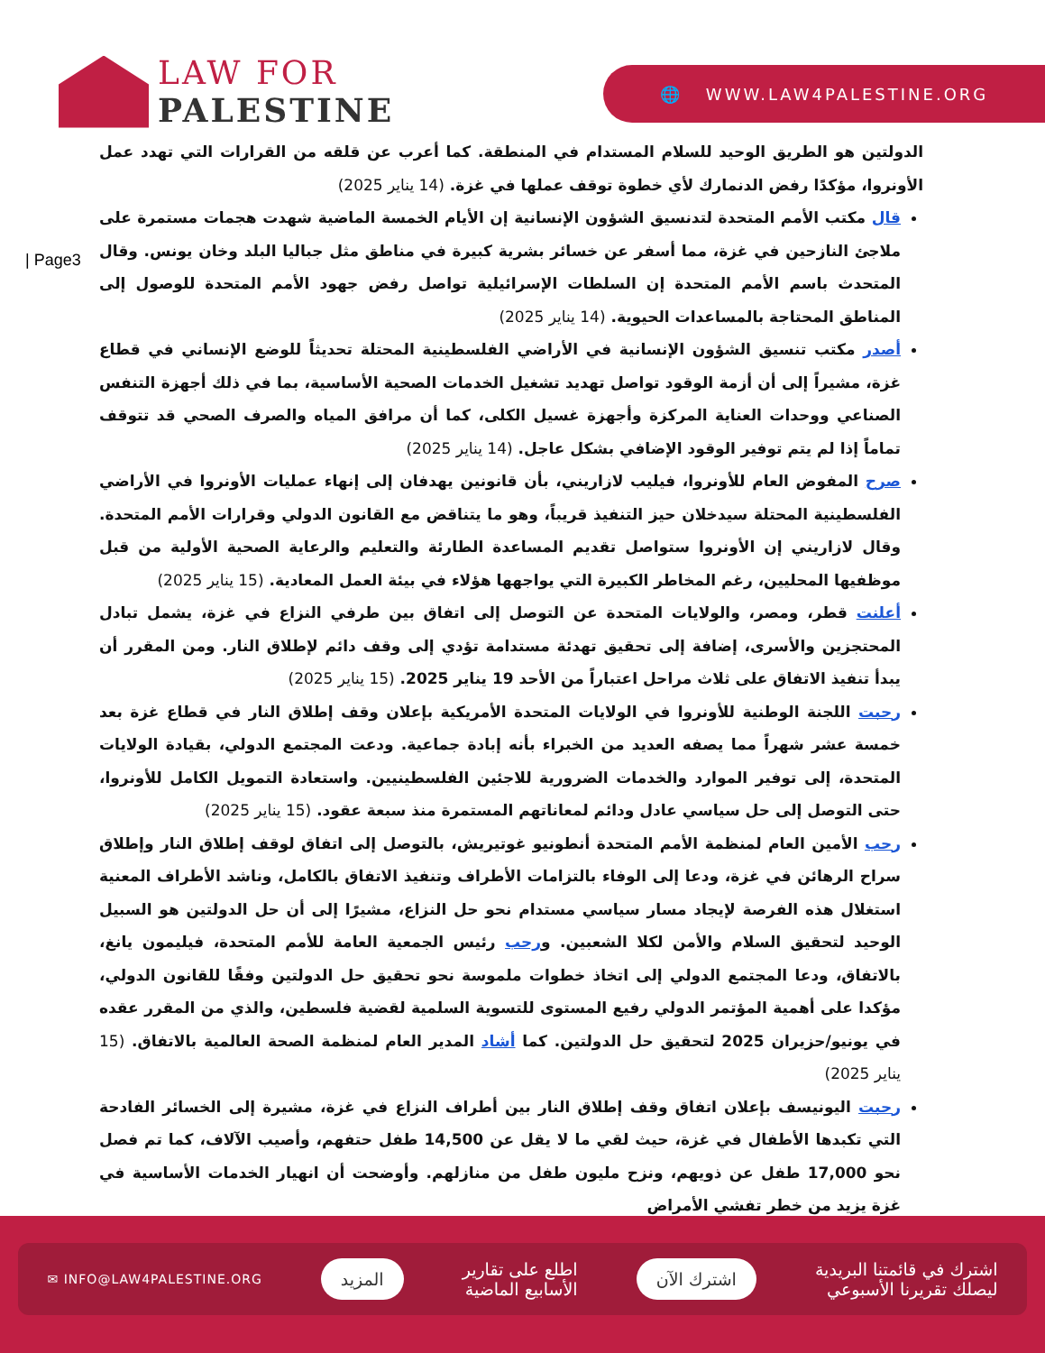LAW FOR
PALESTINE
🌐 WWW.LAW4PALESTINE.ORG
| Page3
الدولتين هو الطريق الوحيد للسلام المستدام في المنطقة. كما أعرب عن قلقه من القرارات التي تهدد عمل الأونروا، مؤكدًا رفض الدنمارك لأي خطوة توقف عملها في غزة. (14 يناير 2025)
قال مكتب الأمم المتحدة لتدنسيق الشؤون الإنسانية إن الأيام الخمسة الماضية شهدت هجمات مستمرة على ملاجئ النازحين في غزة، مما أسفر عن خسائر بشرية كبيرة في مناطق مثل جباليا البلد وخان يونس. وقال المتحدث باسم الأمم المتحدة إن السلطات الإسرائيلية تواصل رفض جهود الأمم المتحدة للوصول إلى المناطق المحتاجة بالمساعدات الحيوية. (14 يناير 2025)
أصدر مكتب تنسيق الشؤون الإنسانية في الأراضي الفلسطينية المحتلة تحديثاً للوضع الإنساني في قطاع غزة، مشيراً إلى أن أزمة الوقود تواصل تهديد تشغيل الخدمات الصحية الأساسية، بما في ذلك أجهزة التنفس الصناعي ووحدات العناية المركزة وأجهزة غسيل الكلى، كما أن مرافق المياه والصرف الصحي قد تتوقف تماماً إذا لم يتم توفير الوقود الإضافي بشكل عاجل. (14 يناير 2025)
صرح المفوض العام للأونروا، فيليب لازاريني، بأن قانونين يهدفان إلى إنهاء عمليات الأونروا في الأراضي الفلسطينية المحتلة سيدخلان حيز التنفيذ قريباً، وهو ما يتناقض مع القانون الدولي وقرارات الأمم المتحدة. وقال لازاريني إن الأونروا ستواصل تقديم المساعدة الطارئة والتعليم والرعاية الصحية الأولية من قبل موظفيها المحليين، رغم المخاطر الكبيرة التي يواجهها هؤلاء في بيئة العمل المعادية. (15 يناير 2025)
أعلنت قطر، ومصر، والولايات المتحدة عن التوصل إلى اتفاق بين طرفي النزاع في غزة، يشمل تبادل المحتجزين والأسرى، إضافة إلى تحقيق تهدئة مستدامة تؤدي إلى وقف دائم لإطلاق النار. ومن المقرر أن يبدأ تنفيذ الاتفاق على ثلاث مراحل اعتباراً من الأحد 19 يناير 2025. (15 يناير 2025)
رحبت اللجنة الوطنية للأونروا في الولايات المتحدة الأمريكية بإعلان وقف إطلاق النار في قطاع غزة بعد خمسة عشر شهراً مما يصفه العديد من الخبراء بأنه إبادة جماعية. ودعت المجتمع الدولي، بقيادة الولايات المتحدة، إلى توفير الموارد والخدمات الضرورية للاجئين الفلسطينيين. واستعادة التمويل الكامل للأونروا، حتى التوصل إلى حل سياسي عادل ودائم لمعاناتهم المستمرة منذ سبعة عقود. (15 يناير 2025)
رحب الأمين العام لمنظمة الأمم المتحدة أنطونيو غوتيريش، بالتوصل إلى اتفاق لوقف إطلاق النار وإطلاق سراح الرهائن في غزة، ودعا إلى الوفاء بالتزامات الأطراف وتنفيذ الاتفاق بالكامل، وناشد الأطراف المعنية استغلال هذه الفرصة لإيجاد مسار سياسي مستدام نحو حل النزاع، مشيرًا إلى أن حل الدولتين هو السبيل الوحيد لتحقيق السلام والأمن لكلا الشعبين. ورحب رئيس الجمعية العامة للأمم المتحدة، فيليمون يانغ، بالاتفاق، ودعا المجتمع الدولي إلى اتخاذ خطوات ملموسة نحو تحقيق حل الدولتين وفقًا للقانون الدولي، مؤكدا على أهمية المؤتمر الدولي رفيع المستوى للتسوية السلمية لقضية فلسطين، والذي من المقرر عقده في يونيو/حزيران 2025 لتحقيق حل الدولتين. كما أشاد المدير العام لمنظمة الصحة العالمية بالاتفاق. (15 يناير 2025)
رحبت اليونيسف بإعلان اتفاق وقف إطلاق النار بين أطراف النزاع في غزة، مشيرة إلى الخسائر الفادحة التي تكبدها الأطفال في غزة، حيث لقي ما لا يقل عن 14,500 طفل حتفهم، وأصيب الآلاف، كما تم فصل نحو 17,000 طفل عن ذويهم، ونزح مليون طفل من منازلهم. وأوضحت أن انهيار الخدمات الأساسية في غزة يزيد من خطر تفشي الأمراض
اشترك في قائمتنا البريدية
ليصلك تقريرنا الأسبوعي
اشترك الآن
اطلع على تقارير
الأسابيع الماضية
المزيد
✉ INFO@LAW4PALESTINE.ORG